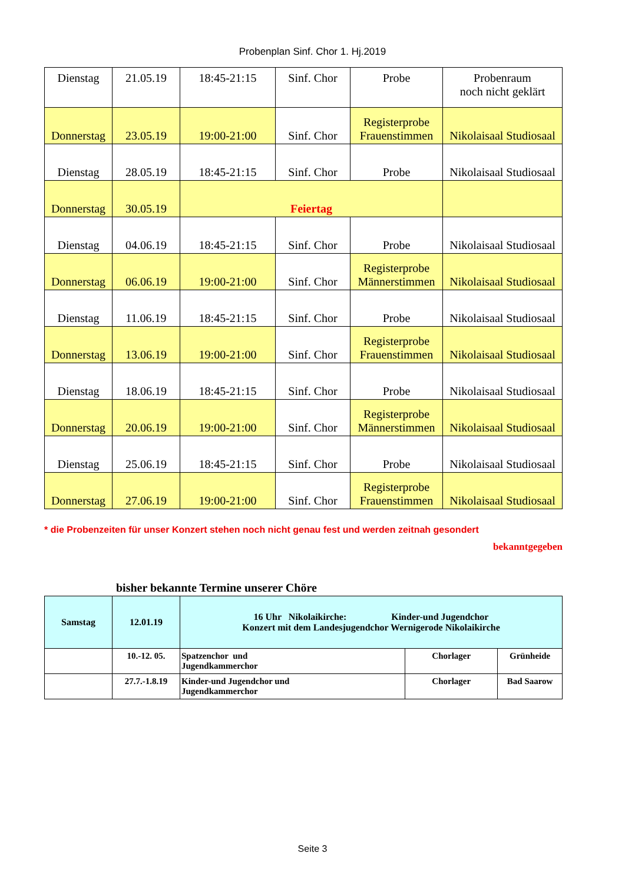Probenplan Sinf. Chor 1. Hj.2019
| Dienstag | 21.05.19 | 18:45-21:15 | Sinf. Chor | Probe | Probenraum noch nicht geklärt |
| Donnerstag | 23.05.19 | 19:00-21:00 | Sinf. Chor | Registerprobe Frauenstimmen | Nikolaisaal Studiosaal |
| Dienstag | 28.05.19 | 18:45-21:15 | Sinf. Chor | Probe | Nikolaisaal Studiosaal |
| Donnerstag | 30.05.19 | Feiertag | | | |
| Dienstag | 04.06.19 | 18:45-21:15 | Sinf. Chor | Probe | Nikolaisaal Studiosaal |
| Donnerstag | 06.06.19 | 19:00-21:00 | Sinf. Chor | Registerprobe Männerstimmen | Nikolaisaal Studiosaal |
| Dienstag | 11.06.19 | 18:45-21:15 | Sinf. Chor | Probe | Nikolaisaal Studiosaal |
| Donnerstag | 13.06.19 | 19:00-21:00 | Sinf. Chor | Registerprobe Frauenstimmen | Nikolaisaal Studiosaal |
| Dienstag | 18.06.19 | 18:45-21:15 | Sinf. Chor | Probe | Nikolaisaal Studiosaal |
| Donnerstag | 20.06.19 | 19:00-21:00 | Sinf. Chor | Registerprobe Männerstimmen | Nikolaisaal Studiosaal |
| Dienstag | 25.06.19 | 18:45-21:15 | Sinf. Chor | Probe | Nikolaisaal Studiosaal |
| Donnerstag | 27.06.19 | 19:00-21:00 | Sinf. Chor | Registerprobe Frauenstimmen | Nikolaisaal Studiosaal |
* die Probenzeiten für unser Konzert stehen noch nicht genau fest und werden zeitnah gesondert
bekanntgegeben
bisher bekannte Termine unserer Chöre
| Samstag | 12.01.19 | 16 Uhr Nikolaikirche: Kinder-und Jugendchor Konzert mit dem Landesjugendchor Wernigerode Nikolaikirche | | |
| | 10.-12. 05. | Spatzenchor und Jugendkammerchor | Chorlager | Grünheide |
| | 27.7.-1.8.19 | Kinder-und Jugendchor und Jugendkammerchor | Chorlager | Bad Saarow |
Seite 3